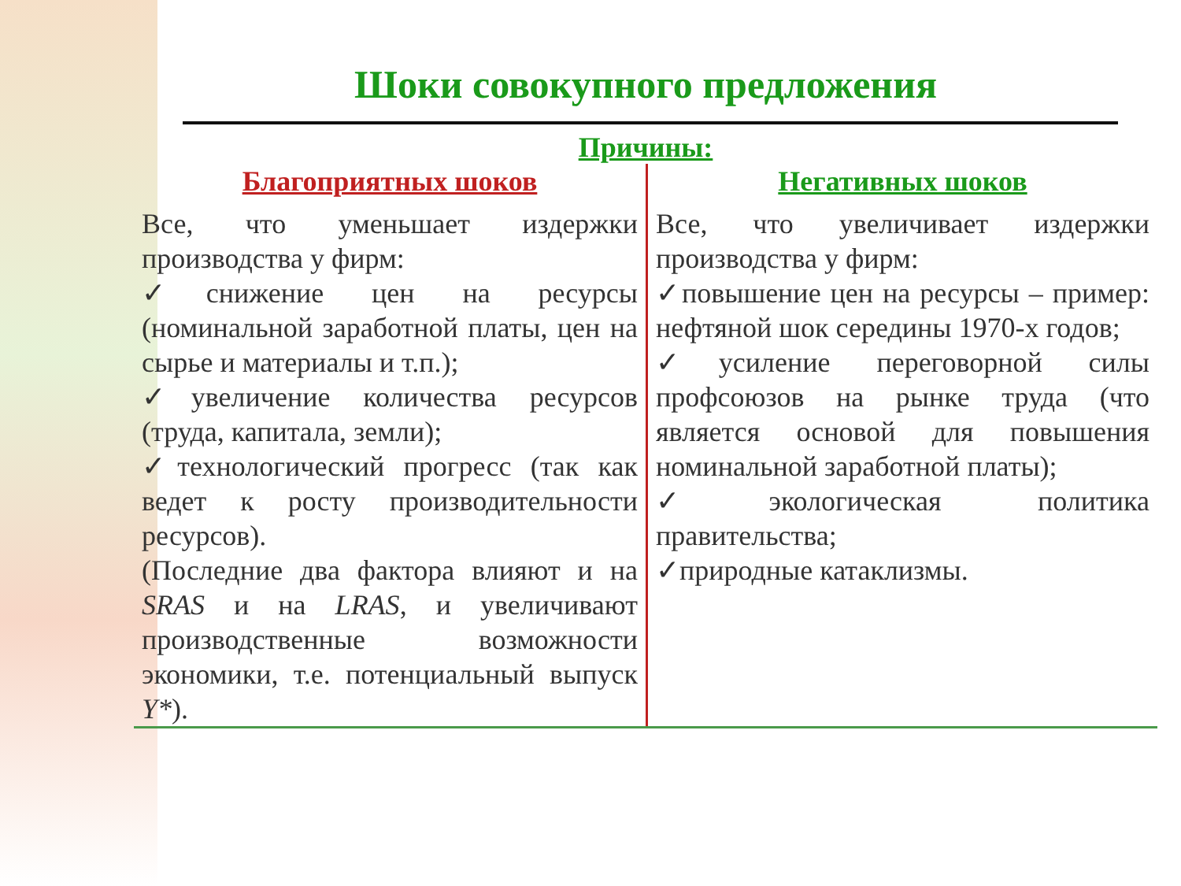Шоки совокупного предложения
Причины:
Благоприятных шоков
Все, что уменьшает издержки производства у фирм:
✓снижение цен на ресурсы (номинальной заработной платы, цен на сырье и материалы и т.п.);
✓увеличение количества ресурсов (труда, капитала, земли);
✓технологический прогресс (так как ведет к росту производительности ресурсов).
(Последние два фактора влияют и на SRAS и на LRAS, и увеличивают производственные возможности экономики, т.е. потенциальный выпуск Y*).
Негативных шоков
Все, что увеличивает издержки производства у фирм:
✓повышение цен на ресурсы – пример: нефтяной шок середины 1970-х годов;
✓усиление переговорной силы профсоюзов на рынке труда (что является основой для повышения номинальной заработной платы);
✓экологическая политика правительства;
✓природные катаклизмы.